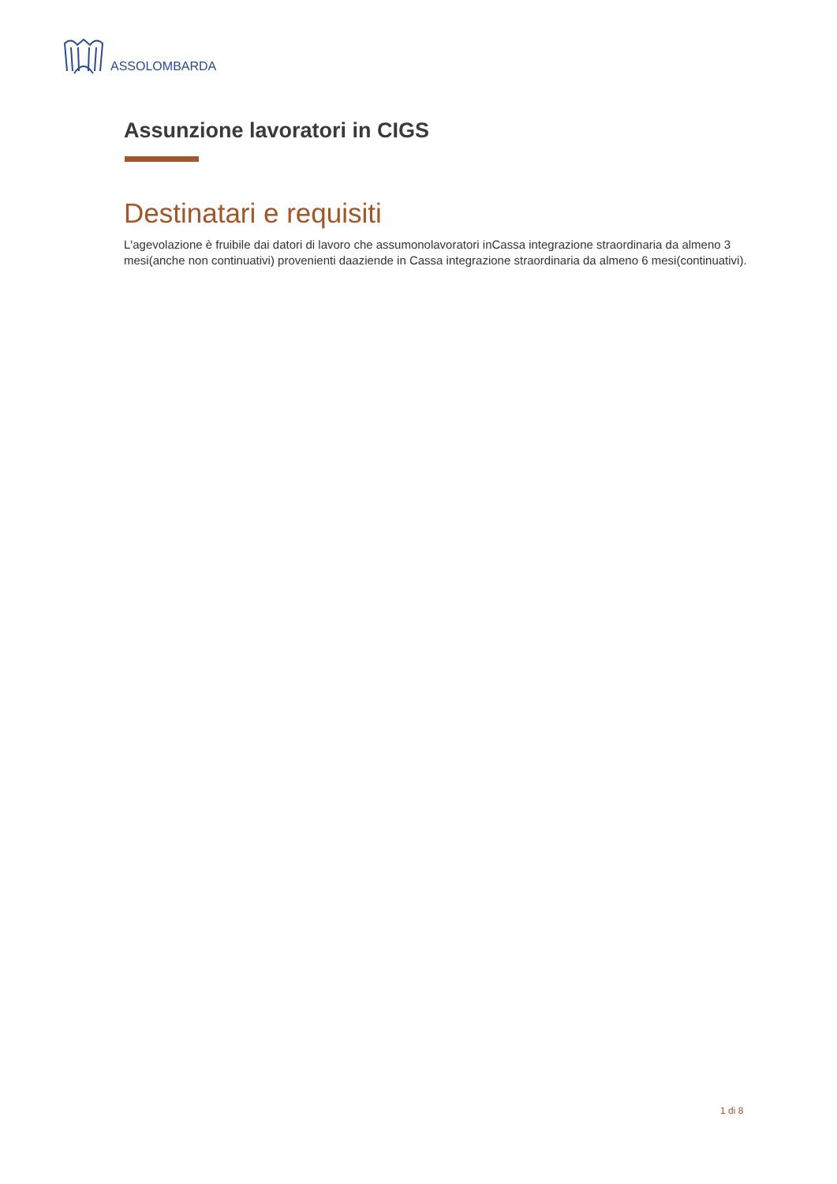ASSOLOMBARDA
Assunzione lavoratori in CIGS
Destinatari e requisiti
L'agevolazione è fruibile dai datori di lavoro che assumonolavoratori inCassa integrazione straordinaria da almeno 3 mesi(anche non continuativi) provenienti daaziende in Cassa integrazione straordinaria da almeno 6 mesi(continuativi).
1 di 8